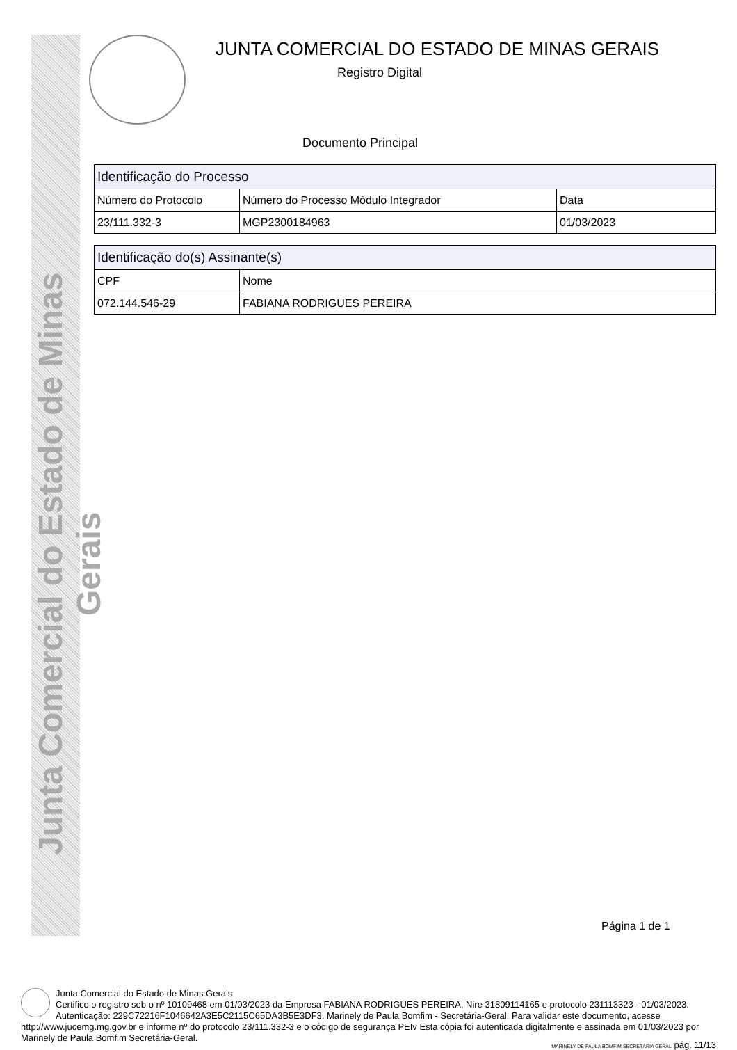Junta Comercial do Estado de Minas Gerais
JUNTA COMERCIAL DO ESTADO DE MINAS GERAIS
Registro Digital
Documento Principal
| Identificação do Processo | | |
| --- | --- | --- |
| Número do Protocolo | Número do Processo Módulo Integrador | Data |
| 23/111.332-3 | MGP2300184963 | 01/03/2023 |
| Identificação do(s) Assinante(s) | |
| --- | --- |
| CPF | Nome |
| 072.144.546-29 | FABIANA RODRIGUES PEREIRA |
Página 1 de 1
Junta Comercial do Estado de Minas Gerais
Certifico o registro sob o nº 10109468 em 01/03/2023 da Empresa FABIANA RODRIGUES PEREIRA, Nire 31809114165 e protocolo 231113323 - 01/03/2023. Autenticação: 229C72216F1046642A3E5C2115C65DA3B5E3DF3. Marinely de Paula Bomfim - Secretária-Geral. Para validar este documento, acesse http://www.jucemg.mg.gov.br e informe nº do protocolo 23/111.332-3 e o código de segurança PEIv Esta cópia foi autenticada digitalmente e assinada em 01/03/2023 por Marinely de Paula Bomfim Secretária-Geral.
MARINELY DE PAULA BOMFIM SECRETÁRIA GERAL pág. 11/13